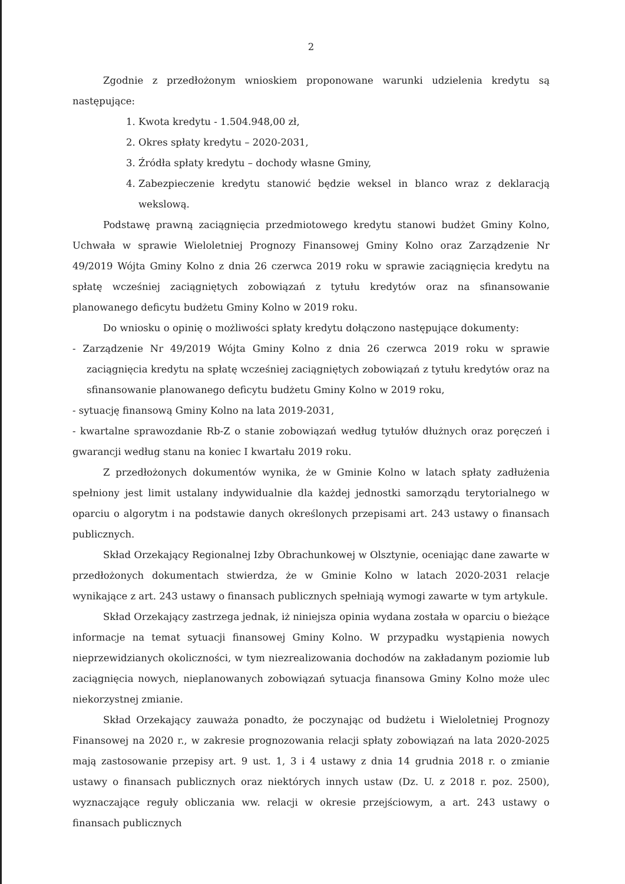2
Zgodnie z przedłożonym wnioskiem proponowane warunki udzielenia kredytu są następujące:
1. Kwota kredytu - 1.504.948,00 zł,
2. Okres spłaty kredytu – 2020-2031,
3. Źródła spłaty kredytu – dochody własne Gminy,
4. Zabezpieczenie kredytu stanowić będzie weksel in blanco wraz z deklaracją wekslową.
Podstawę prawną zaciągnięcia przedmiotowego kredytu stanowi budżet Gminy Kolno, Uchwała w sprawie Wieloletniej Prognozy Finansowej Gminy Kolno oraz Zarządzenie Nr 49/2019 Wójta Gminy Kolno z dnia 26 czerwca 2019 roku w sprawie zaciągnięcia kredytu na spłatę wcześniej zaciągniętych zobowiązań z tytułu kredytów oraz na sfinansowanie planowanego deficytu budżetu Gminy Kolno w 2019 roku.
Do wniosku o opinię o możliwości spłaty kredytu dołączono następujące dokumenty:
- Zarządzenie Nr 49/2019 Wójta Gminy Kolno z dnia 26 czerwca 2019 roku w sprawie zaciągnięcia kredytu na spłatę wcześniej zaciągniętych zobowiązań z tytułu kredytów oraz na sfinansowanie planowanego deficytu budżetu Gminy Kolno w 2019 roku,
- sytuację finansową Gminy Kolno na lata 2019-2031,
- kwartalne sprawozdanie Rb-Z o stanie zobowiązań według tytułów dłużnych oraz poręczeń i gwarancji według stanu na koniec I kwartału 2019 roku.
Z przedłożonych dokumentów wynika, że w Gminie Kolno w latach spłaty zadłużenia spełniony jest limit ustalany indywidualnie dla każdej jednostki samorządu terytorialnego w oparciu o algorytm i na podstawie danych określonych przepisami art. 243 ustawy o finansach publicznych.
Skład Orzekający Regionalnej Izby Obrachunkowej w Olsztynie, oceniając dane zawarte w przedłożonych dokumentach stwierdza, że w Gminie Kolno w latach 2020-2031 relacje wynikające z art. 243 ustawy o finansach publicznych spełniają wymogi zawarte w tym artykule.
Skład Orzekający zastrzega jednak, iż niniejsza opinia wydana została w oparciu o bieżące informacje na temat sytuacji finansowej Gminy Kolno. W przypadku wystąpienia nowych nieprzewidzianych okoliczności, w tym niezrealizowania dochodów na zakładanym poziomie lub zaciągnięcia nowych, nieplanowanych zobowiązań sytuacja finansowa Gminy Kolno może ulec niekorzystnej zmianie.
Skład Orzekający zauważa ponadto, że poczynając od budżetu i Wieloletniej Prognozy Finansowej na 2020 r., w zakresie prognozowania relacji spłaty zobowiązań na lata 2020-2025 mają zastosowanie przepisy art. 9 ust. 1, 3 i 4 ustawy z dnia 14 grudnia 2018 r. o zmianie ustawy o finansach publicznych oraz niektórych innych ustaw (Dz. U. z 2018 r. poz. 2500), wyznaczające reguły obliczania ww. relacji w okresie przejściowym, a art. 243 ustawy o finansach publicznych